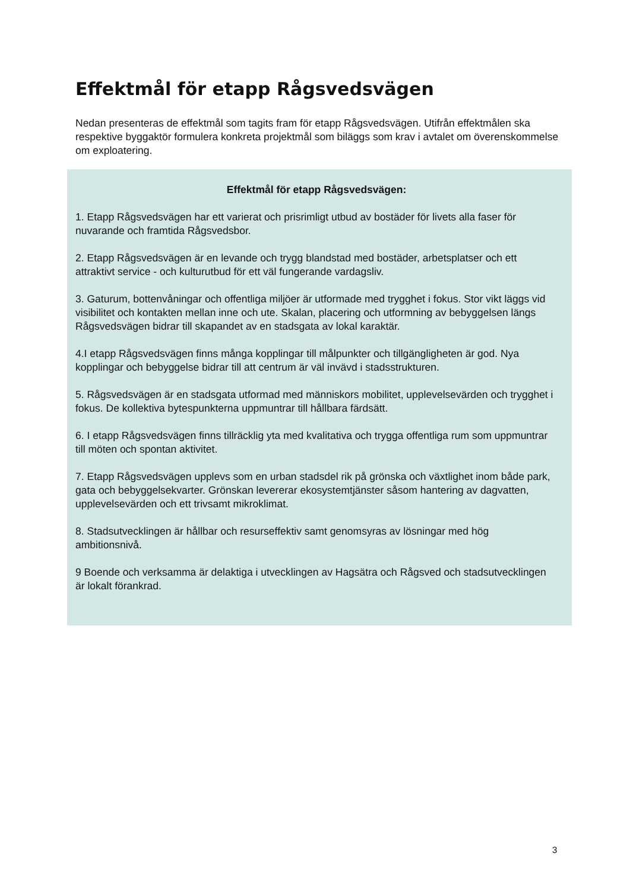Effektmål för etapp Rågsvedsvägen
Nedan presenteras de effektmål som tagits fram för etapp Rågsvedsvägen. Utifrån effektmålen ska respektive byggaktör formulera konkreta projektmål som biläggs som krav i avtalet om överenskommelse om exploatering.
Effektmål för etapp Rågsvedsvägen:
1. Etapp Rågsvedsvägen har ett varierat och prisrimligt utbud av bostäder för livets alla faser för nuvarande och framtida Rågsvedsbor.
2. Etapp Rågsvedsvägen är en levande och trygg blandstad med bostäder, arbetsplatser och ett attraktivt service - och kulturutbud för ett väl fungerande vardagsliv.
3. Gaturum, bottenvåningar och offentliga miljöer är utformade med trygghet i fokus. Stor vikt läggs vid visibilitet och kontakten mellan inne och ute. Skalan, placering och utformning av bebyggelsen längs Rågsvedsvägen bidrar till skapandet av en stadsgata av lokal karaktär.
4.I etapp Rågsvedsvägen finns många kopplingar till målpunkter och tillgängligheten är god. Nya kopplingar och bebyggelse bidrar till att centrum är väl invävd i stadsstrukturen.
5. Rågsvedsvägen är en stadsgata utformad med människors mobilitet, upplevelsevärden och trygghet i fokus. De kollektiva bytespunkterna uppmuntrar till hållbara färdsätt.
6. I etapp Rågsvedsvägen finns tillräcklig yta med kvalitativa och trygga offentliga rum som uppmuntrar till möten och spontan aktivitet.
7. Etapp Rågsvedsvägen upplevs som en urban stadsdel rik på grönska och växtlighet inom både park, gata och bebyggelsekvarter. Grönskan levererar ekosystemtjänster såsom hantering av dagvatten, upplevelsevärden och ett trivsamt mikroklimat.
8. Stadsutvecklingen är hållbar och resurseffektiv samt genomsyras av lösningar med hög ambitionsnivå.
9 Boende och verksamma är delaktiga i utvecklingen av Hagsätra och Rågsved och stadsutvecklingen är lokalt förankrad.
3